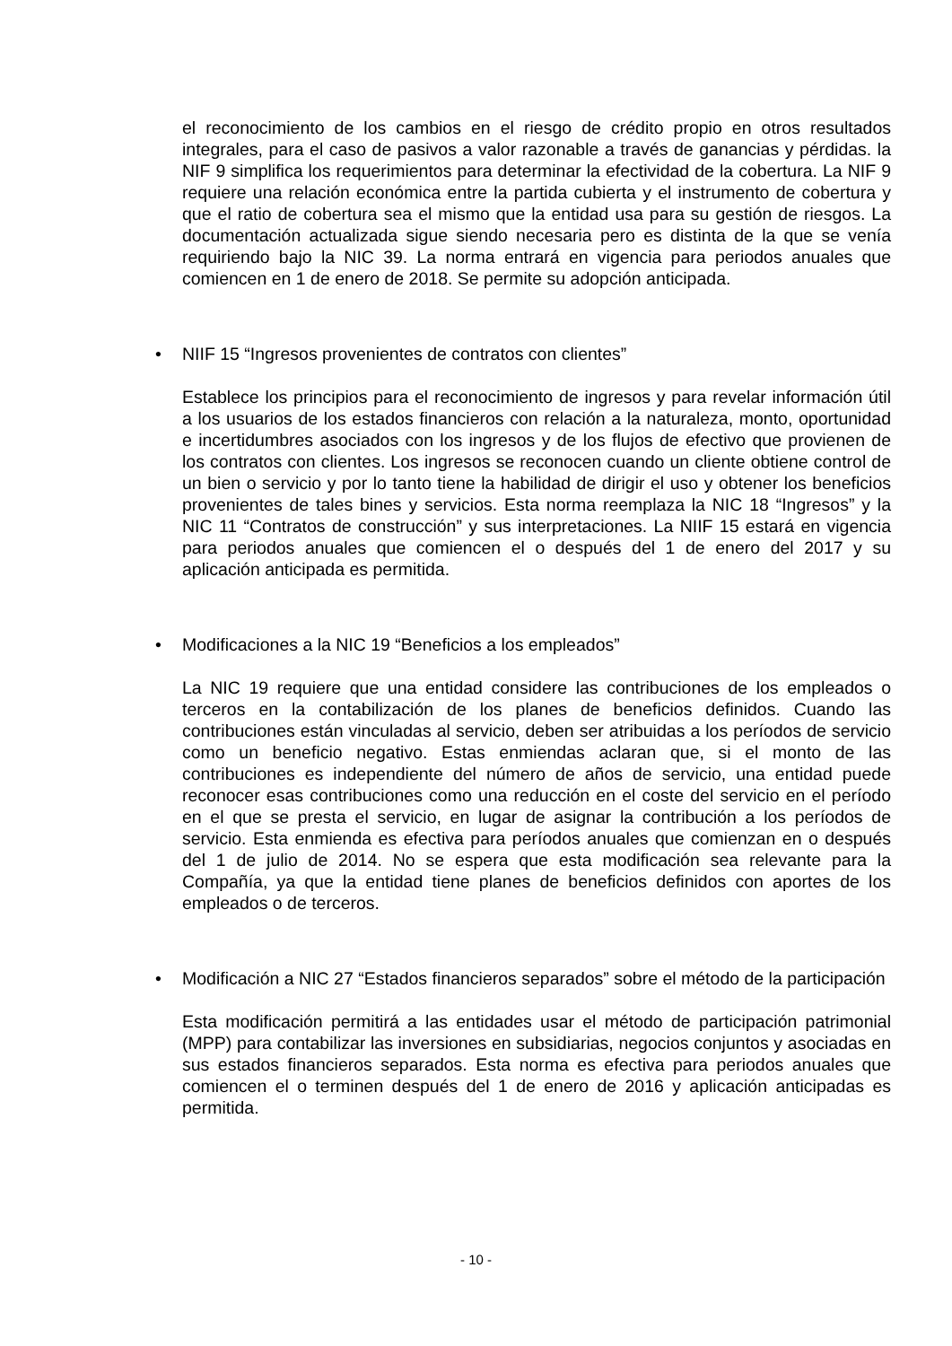el reconocimiento de los cambios en el riesgo de crédito propio en otros resultados integrales, para el caso de pasivos a valor razonable a través de ganancias y pérdidas. la NIF 9 simplifica los requerimientos para determinar la efectividad de la cobertura. La NIF 9 requiere una relación económica entre la partida cubierta y el instrumento de cobertura y que el ratio de cobertura sea el mismo que la entidad usa para su gestión de riesgos. La documentación actualizada sigue siendo necesaria pero es distinta de la que se venía requiriendo bajo la NIC 39. La norma entrará en vigencia para periodos anuales que comiencen en 1 de enero de 2018. Se permite su adopción anticipada.
•
NIIF 15 “Ingresos provenientes de contratos con clientes”
Establece los principios para el reconocimiento de ingresos y para revelar información útil a los usuarios de los estados financieros con relación a la naturaleza, monto, oportunidad e incertidumbres asociados con los ingresos y de los flujos de efectivo que provienen de los contratos con clientes. Los ingresos se reconocen cuando un cliente obtiene control de un bien o servicio y por lo tanto tiene la habilidad de dirigir el uso y obtener los beneficios provenientes de tales bines y servicios. Esta norma reemplaza la NIC 18 “Ingresos” y la NIC 11 “Contratos de construcción” y sus interpretaciones. La NIIF 15 estará en vigencia para periodos anuales que comiencen el o después del 1 de enero del 2017 y su aplicación anticipada es permitida.
•
Modificaciones a la NIC 19 “Beneficios a los empleados”
La NIC 19 requiere que una entidad considere las contribuciones de los empleados o terceros en la contabilización de los planes de beneficios definidos. Cuando las contribuciones están vinculadas al servicio, deben ser atribuidas a los períodos de servicio como un beneficio negativo. Estas enmiendas aclaran que, si el monto de las contribuciones es independiente del número de años de servicio, una entidad puede reconocer esas contribuciones como una reducción en el coste del servicio en el período en el que se presta el servicio, en lugar de asignar la contribución a los períodos de servicio. Esta enmienda es efectiva para períodos anuales que comienzan en o después del 1 de julio de 2014. No se espera que esta modificación sea relevante para la Compañía, ya que la entidad tiene planes de beneficios definidos con aportes de los empleados o de terceros.
•
Modificación a NIC 27 “Estados financieros separados” sobre el método de la participación
Esta modificación permitirá a las entidades usar el método de participación patrimonial (MPP) para contabilizar las inversiones en subsidiarias, negocios conjuntos y asociadas en sus estados financieros separados. Esta norma es efectiva para periodos anuales que comiencen el o terminen después del 1 de enero de 2016 y aplicación anticipadas es permitida.
- 10 -